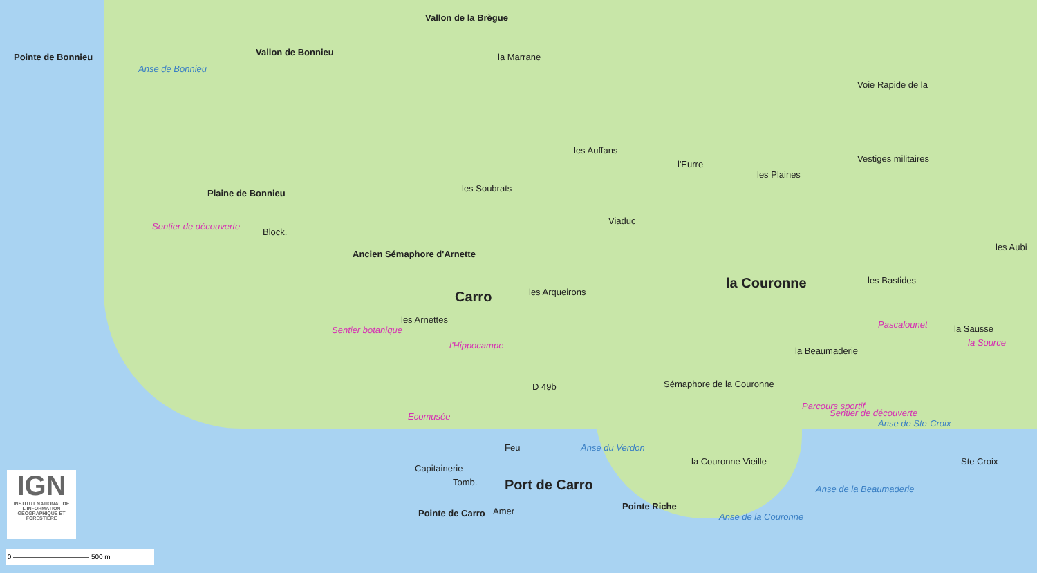Pointe de Bonnieu
Anse de Bonnieu
Vallon de Bonnieu
Vallon de la Brègue
la Marrane
Voie Rapide de la
les Auffans
l'Eurre
les Plaines
Vestiges militaires
les Soubrats Plaine de Bonnieu
Viaduc
Block.
Ancien Sémaphore d'Arnette
Carro les Arqueirons
la Couronne les Bastides
les Aubi
Sentier de découverte
Sentier botanique
les Arnettes
l'Hippocampe
la Beaumaderie
la Sausse Pascalounet
la Source
Sémaphore de la Couronne D 49b
Ecomusée
Parcours sportif
Sentier de découverte
Anse de Ste-Croix
la Couronne Vieille Ste Croix
Capitainerie
Tomb.
Feu
Port de Carro
Pointe de Carro Amer Pointe Riche
Anse du Verdon
Anse de la Couronne
Anse de la Beaumaderie
IGN
INSTITUT NATIONAL DE L'INFORMATION GÉOGRAPHIQUE ET FORESTIÈRE
0 ——————————— 500 m